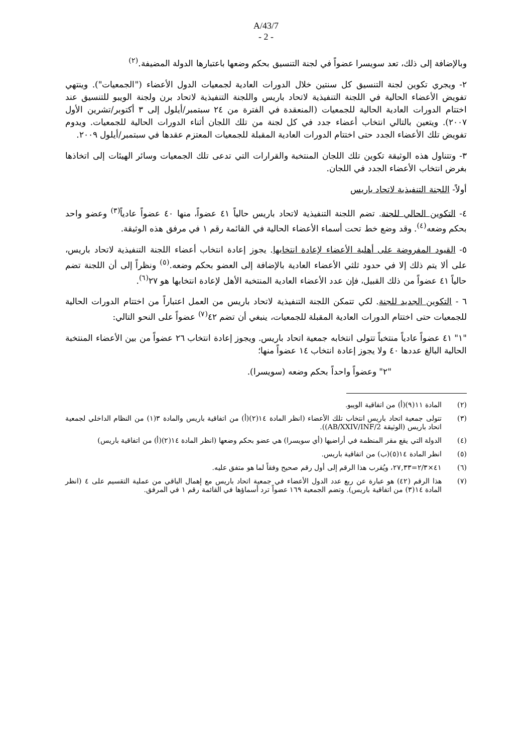A/43/7
- 2 -
وبالإضافة إلى ذلك، تعد سويسرا عضواً في لجنة التنسيق بحكم وضعها باعتبارها الدولة المضيفة.<sup>(٢)</sup>
٢- ويجري تكوين لجنة التنسيق كل سنتين خلال الدورات العادية لجمعيات الدول الأعضاء ("الجمعيات"). وينتهي تفويض الأعضاء الحالية في اللجنة التنفيذية لاتحاد باريس واللجنة التنفيذية لاتحاد برن ولجنة الويبو للتنسيق عند اختتام الدورات العادية الحالية للجمعيات (المنعقدة في الفترة من ٢٤ سبتمبر/أيلول إلى ٣ أكتوبر/تشرين الأول ٢٠٠٧). ويتعين بالتالي انتخاب أعضاء جدد في كل لجنة من تلك اللجان أثناء الدورات الحالية للجمعيات. ويدوم تفويض تلك الأعضاء الجدد حتى اختتام الدورات العادية المقبلة للجمعيات المعتزم عقدها في سبتمبر/أيلول ٢٠٠٩.
٣- وتتناول هذه الوثيقة تكوين تلك اللجان المنتخبة والقرارات التي تدعى تلك الجمعيات وسائر الهيئات إلى اتخاذها بغرض انتخاب الأعضاء الجدد في اللجان.
أولاً- اللجنة التنفيذية لاتحاد باريس
٤- التكوين الحالي للجنة. تضم اللجنة التنفيذية لاتحاد باريس حالياً ٤١ عضواً، منها ٤٠ عضواً عادياً<sup>(٣)</sup> وعضو واحد بحكم وضعه<sup>(٤)</sup>. وقد وضع خط تحت أسماء الأعضاء الحالية في القائمة رقم ١ في مرفق هذه الوثيقة.
٥- القيود المفروضة على أهلية الأعضاء لإعادة انتخابها. يجوز إعادة انتخاب أعضاء اللجنة التنفيذية لاتحاد باريس، على ألا يتم ذلك إلا في حدود ثلثي الأعضاء العادية بالإضافة إلى العضو بحكم وضعه.<sup>(٥)</sup> ونظراً إلى أن اللجنة تضم حالياً ٤١ عضواً من ذلك القبيل، فإن عدد الأعضاء العادية المنتخبة الأهل لإعادة انتخابها هو ٢٧<sup>(٦)</sup>.
٦ - التكوين الجديد للجنة. لكي تتمكن اللجنة التنفيذية لاتحاد باريس من العمل اعتباراً من اختتام الدورات الحالية للجمعيات حتى اختتام الدورات العادية المقبلة للجمعيات، ينبغي أن تضم ٤٢<sup>(٧)</sup> عضواً على النحو التالي:
"١" ٤١ عضواً عادياً منتخباً تتولى انتخابه جمعية اتحاد باريس. ويجوز إعادة انتخاب ٢٦ عضواً من بين الأعضاء المنتخبة الحالية البالغ عددها ٤٠ ولا يجوز إعادة انتخاب ١٤ عضواً منها؛
"٢" وعضواً واحداً بحكم وضعه (سويسرا).
(٢) المادة ١١(٩)(أ) من اتفاقية الويبو.
(٣) تتولى جمعية اتحاد باريس انتخاب تلك الأعضاء (انظر المادة ١٤(٢)(أ) من اتفاقية باريس والمادة ٣(١) من النظام الداخلي لجمعية اتحاد باريس (الوثيقة AB/XXIV/INF/2)).
(٤) الدولة التي يقع مقر المنظمة في أراضيها (أي سويسرا) هي عضو بحكم وضعها (انظر المادة ١٤(٢)(أ) من اتفاقية باريس)
(٥) انظر المادة ١٤(٥)(ب) من اتفاقية باريس.
(٦) ٤١×٢/٣=٢٧,٣٣، ويُقرب هذا الرقم إلى أول رقم صحيح وفقاً لما هو متفق عليه.
(٧) هذا الرقم (٤٢) هو عبارة عن ربع عدد الدول الأعضاء في جمعية اتحاد باريس مع إهمال الباقي من عملية التقسيم على ٤ (انظر المادة ١٤(٣) من اتفاقية باريس). وتضم الجمعية ١٦٩ عضواً ترد أسماؤها في القائمة رقم ١ في المرفق.